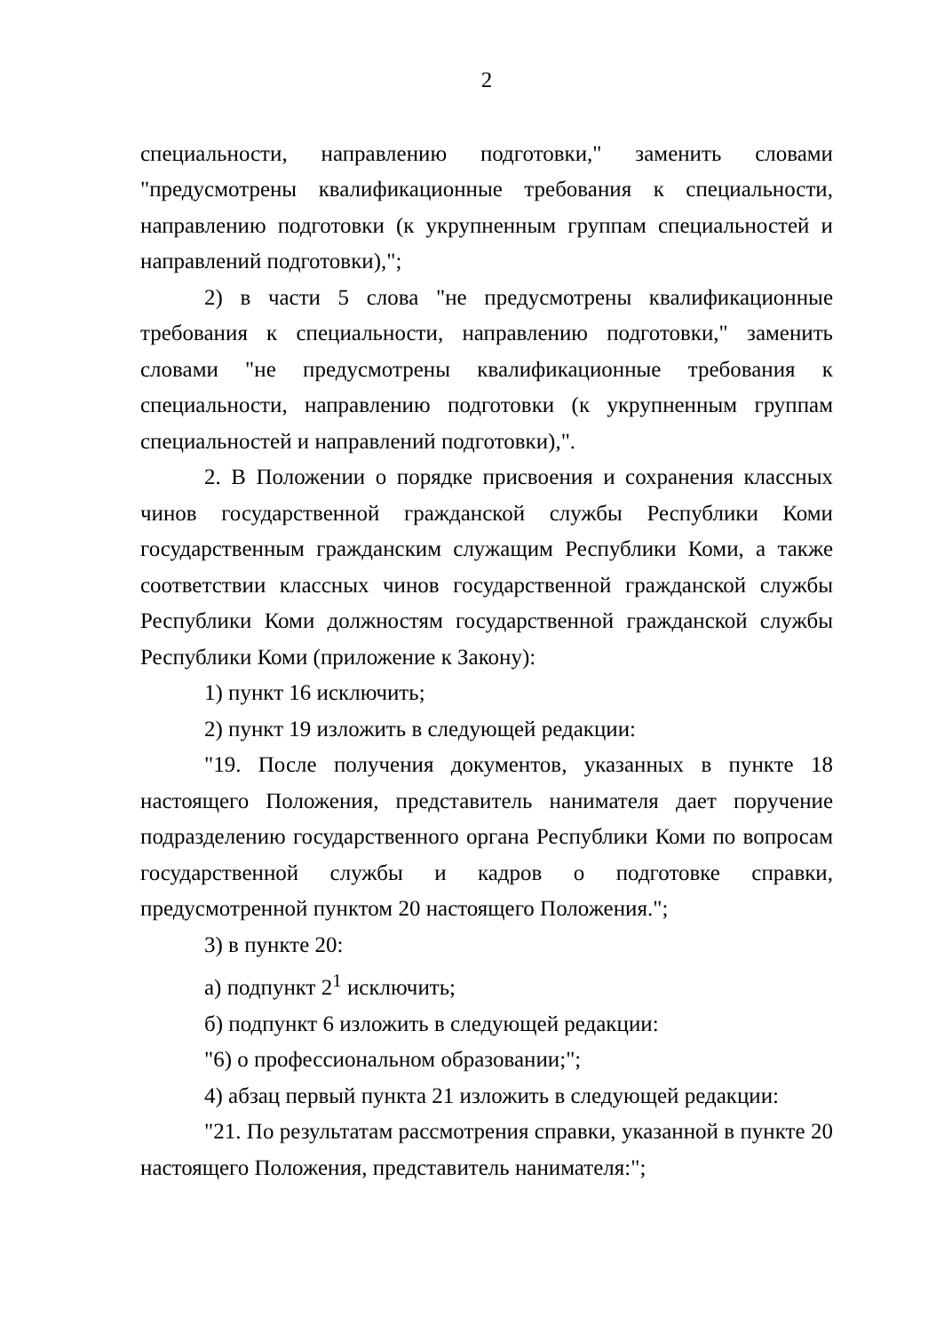2
специальности, направлению подготовки," заменить словами "предусмотрены квалификационные требования к специальности, направлению подготовки (к укрупненным группам специальностей и направлений подготовки),";
2) в части 5 слова "не предусмотрены квалификационные требования к специальности, направлению подготовки," заменить словами "не предусмотрены квалификационные требования к специальности, направлению подготовки (к укрупненным группам специальностей и направлений подготовки),".
2. В Положении о порядке присвоения и сохранения классных чинов государственной гражданской службы Республики Коми государственным гражданским служащим Республики Коми, а также соответствии классных чинов государственной гражданской службы Республики Коми должностям государственной гражданской службы Республики Коми (приложение к Закону):
1) пункт 16 исключить;
2) пункт 19 изложить в следующей редакции:
"19. После получения документов, указанных в пункте 18 настоящего Положения, представитель нанимателя дает поручение подразделению государственного органа Республики Коми по вопросам государственной службы и кадров о подготовке справки, предусмотренной пунктом 20 настоящего Положения.";
3) в пункте 20:
а) подпункт 2<sup>1</sup> исключить;
б) подпункт 6 изложить в следующей редакции:
"6) о профессиональном образовании;";
4) абзац первый пункта 21 изложить в следующей редакции:
"21. По результатам рассмотрения справки, указанной в пункте 20 настоящего Положения, представитель нанимателя:";